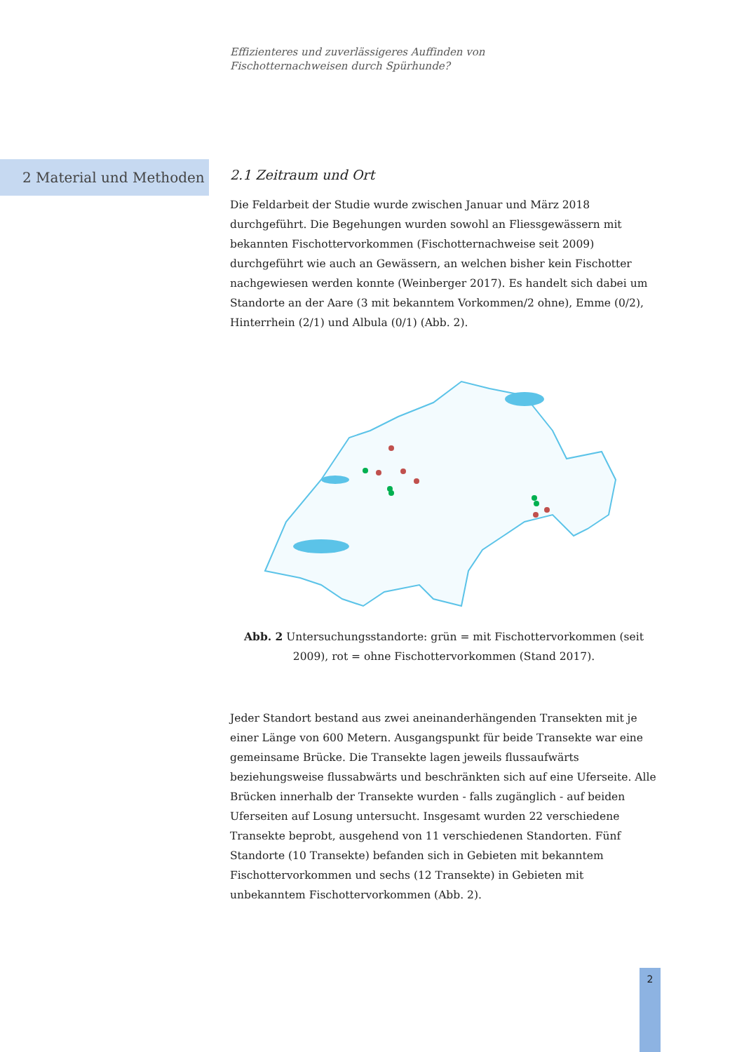Effizienteres und zuverlässigeres Auffinden von
Fischotternachweisen durch Spürhunde?
2 Material und Methoden
2.1 Zeitraum und Ort
Die Feldarbeit der Studie wurde zwischen Januar und März 2018 durchgeführt. Die Begehungen wurden sowohl an Fliessgewässern mit bekannten Fischottervorkommen (Fischotternachweise seit 2009) durchgeführt wie auch an Gewässern, an welchen bisher kein Fischotter nachgewiesen werden konnte (Weinberger 2017). Es handelt sich dabei um Standorte an der Aare (3 mit bekanntem Vorkommen/2 ohne), Emme (0/2), Hinterrhein (2/1) und Albula (0/1) (Abb. 2).
Abb. 2 Untersuchungsstandorte: grün = mit Fischottervorkommen (seit 2009), rot = ohne Fischottervorkommen (Stand 2017).
Jeder Standort bestand aus zwei aneinanderhängenden Transekten mit je einer Länge von 600 Metern. Ausgangspunkt für beide Transekte war eine gemeinsame Brücke. Die Transekte lagen jeweils flussaufwärts beziehungsweise flussabwärts und beschränkten sich auf eine Uferseite. Alle Brücken innerhalb der Transekte wurden - falls zugänglich - auf beiden Uferseiten auf Losung untersucht. Insgesamt wurden 22 verschiedene Transekte beprobt, ausgehend von 11 verschiedenen Standorten. Fünf Standorte (10 Transekte) befanden sich in Gebieten mit bekanntem Fischottervorkommen und sechs (12 Transekte) in Gebieten mit unbekanntem Fischottervorkommen (Abb. 2).
2